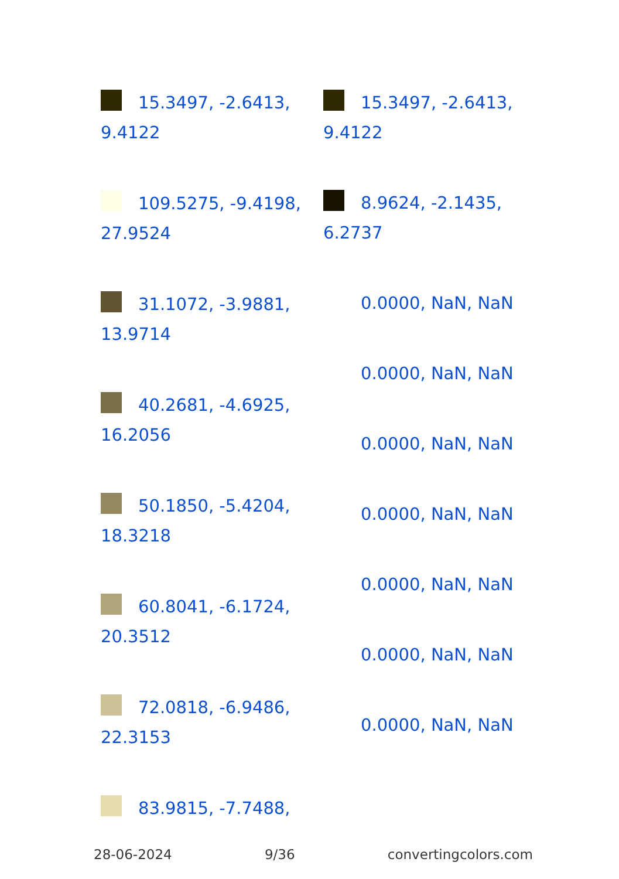15.3497, -2.6413, 9.4122
109.5275, -9.4198, 27.9524
31.1072, -3.9881, 13.9714
40.2681, -4.6925, 16.2056
50.1850, -5.4204, 18.3218
60.8041, -6.1724, 20.3512
72.0818, -6.9486, 22.3153
83.9815, -7.7488,
15.3497, -2.6413, 9.4122
8.9624, -2.1435, 6.2737
0.0000, NaN, NaN
0.0000, NaN, NaN
0.0000, NaN, NaN
0.0000, NaN, NaN
0.0000, NaN, NaN
0.0000, NaN, NaN
0.0000, NaN, NaN
28-06-2024 9/36 convertingcolors.com